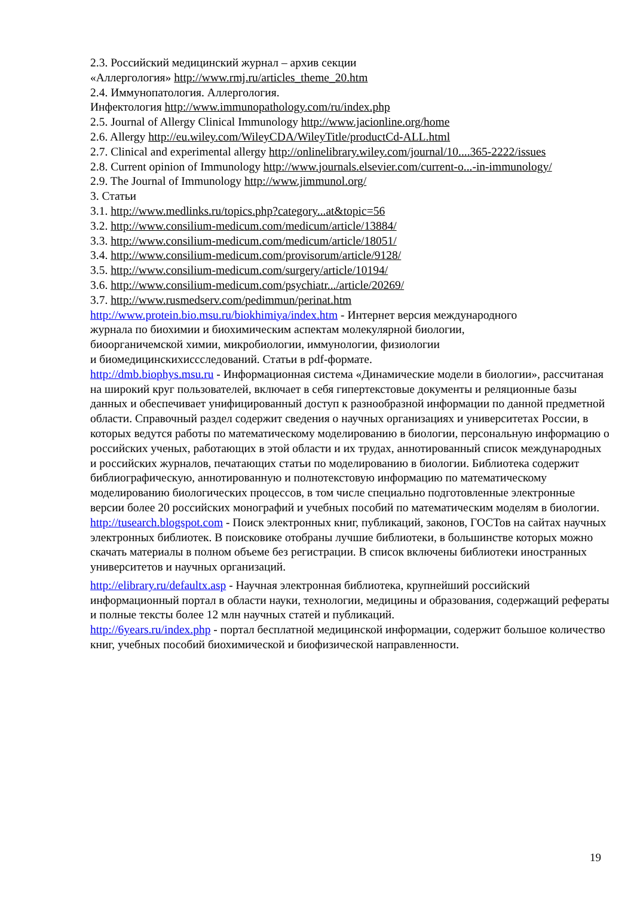2.3. Российский медицинский журнал – архив секции
«Аллергология» http://www.rmj.ru/articles_theme_20.htm
2.4. Иммунопатология. Аллергология.
Инфектология http://www.immunopathology.com/ru/index.php
2.5. Journal of Allergy Clinical Immunology http://www.jacionline.org/home
2.6. Allergy http://eu.wiley.com/WileyCDA/WileyTitle/productCd-ALL.html
2.7. Clinical and experimental allergy http://onlinelibrary.wiley.com/journal/10....365-2222/issues
2.8. Current opinion of Immunology http://www.journals.elsevier.com/current-o...-in-immunology/
2.9. The Journal of Immunology http://www.jimmunol.org/
3. Статьи
3.1. http://www.medlinks.ru/topics.php?category...at&topic=56
3.2. http://www.consilium-medicum.com/medicum/article/13884/
3.3. http://www.consilium-medicum.com/medicum/article/18051/
3.4. http://www.consilium-medicum.com/provisorum/article/9128/
3.5. http://www.consilium-medicum.com/surgery/article/10194/
3.6. http://www.consilium-medicum.com/psychiatr.../article/20269/
3.7. http://www.rusmedserv.com/pedimmun/perinat.htm
http://www.protein.bio.msu.ru/biokhimiya/index.htm - Интернет версия международного
журнала по биохимии и биохимическим аспектам молекулярной биологии,
биоорганичемской химии, микробиологии, иммунологии, физиологии
и биомедицинскихиссследований. Статьи в pdf-формате.
http://dmb.biophys.msu.ru - Информационная система «Динамические модели в биологии», рассчитаная на широкий круг пользователей, включает в себя гипертекстовые документы и реляционные базы данных и обеспечивает унифицированный доступ к разнообразной информации по данной предметной области. Справочный раздел содержит сведения о научных организациях и университетах России, в которых ведутся работы по математическому моделированию в биологии, персональную информацию о российских ученых, работающих в этой области и их трудах, аннотированный список международных и российских журналов, печатающих статьи по моделированию в биологии. Библиотека содержит библиографическую, аннотированную и полнотекстовую информацию по математическому моделированию биологических процессов, в том числе специально подготовленные электронные версии более 20 российских монографий и учебных пособий по математическим моделям в биологии.
http://tusearch.blogspot.com - Поиск электронных книг, публикаций, законов, ГОСТов на сайтах научных электронных библиотек. В поисковике отобраны лучшие библиотеки, в большинстве которых можно скачать материалы в полном объеме без регистрации. В список включены библиотеки иностранных университетов и научных организаций.
http://elibrary.ru/defaultx.asp - Научная электронная библиотека, крупнейший российский информационный портал в области науки, технологии, медицины и образования, содержащий рефераты и полные тексты более 12 млн научных статей и публикаций.
http://6years.ru/index.php - портал бесплатной медицинской информации, содержит большое количество книг, учебных пособий биохимической и биофизической направленности.
19